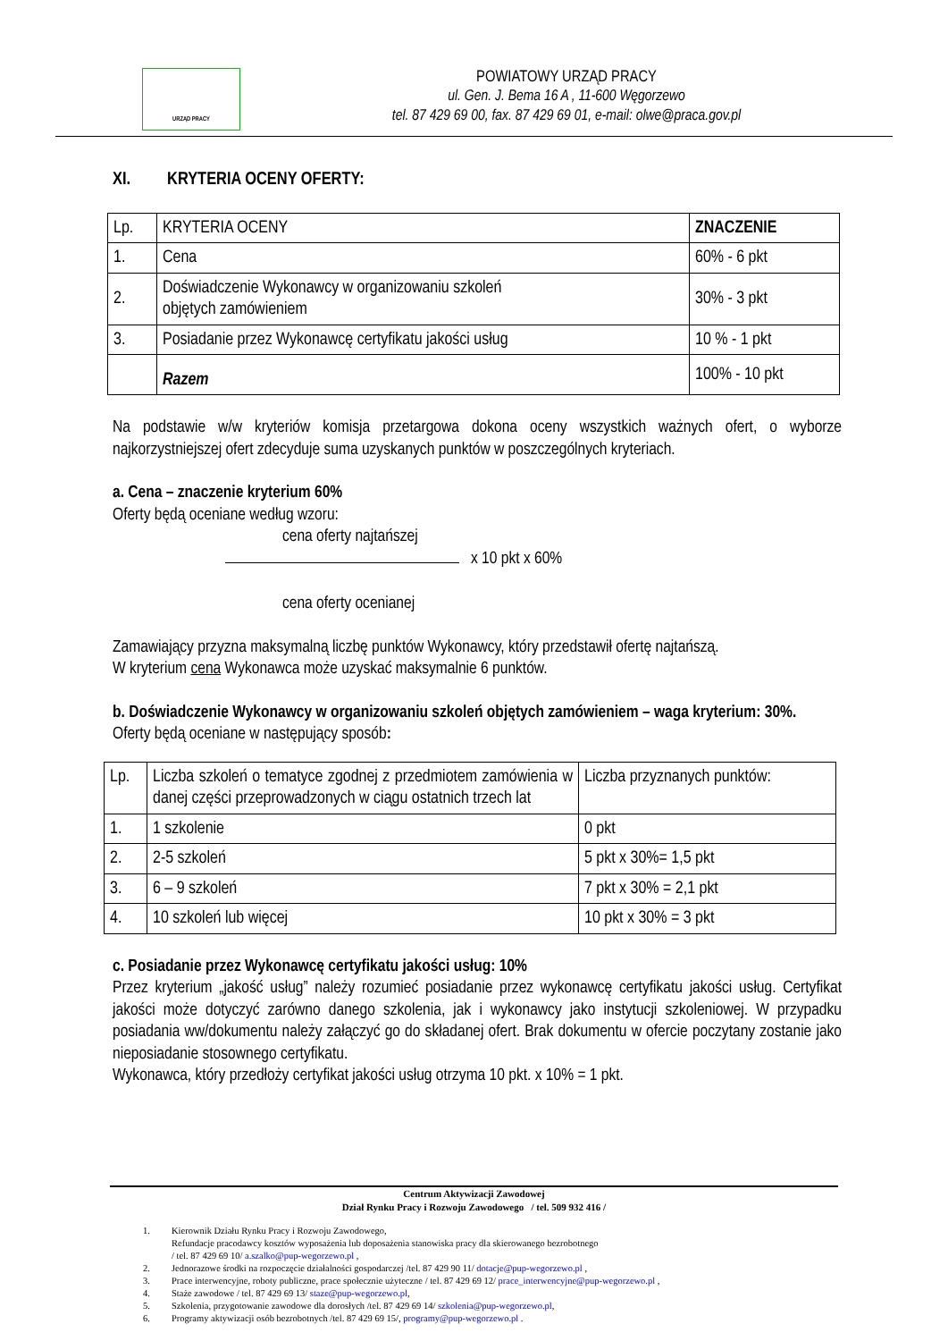URZĄD PRACY
POWIATOWY URZĄD PRACY
ul. Gen. J. Bema 16 A , 11-600 Węgorzewo
tel. 87 429 69 00, fax. 87 429 69 01, e-mail: olwe@praca.gov.pl
XI. KRYTERIA OCENY OFERTY:
| Lp. | KRYTERIA OCENY | ZNACZENIE |
| 1. | Cena | 60% - 6 pkt |
| 2. | Doświadczenie Wykonawcy w organizowaniu szkoleń objętych zamówieniem | 30% - 3 pkt |
| 3. | Posiadanie przez Wykonawcę certyfikatu jakości usług | 10 % - 1 pkt |
| | Razem | 100% - 10 pkt |
Na podstawie w/w kryteriów komisja przetargowa dokona oceny wszystkich ważnych ofert, o wyborze najkorzystniejszej ofert zdecyduje suma uzyskanych punktów w poszczególnych kryteriach.
a. Cena – znaczenie kryterium 60%
Oferty będą oceniane według wzoru:
cena oferty najtańszej
x 10 pkt x 60%
cena oferty ocenianej
Zamawiający przyzna maksymalną liczbę punktów Wykonawcy, który przedstawił ofertę najtańszą.
W kryterium cena Wykonawca może uzyskać maksymalnie 6 punktów.
b. Doświadczenie Wykonawcy w organizowaniu szkoleń objętych zamówieniem – waga kryterium: 30%.
Oferty będą oceniane w następujący sposób:
| Lp. | Liczba szkoleń o tematyce zgodnej z przedmiotem zamówienia w danej części przeprowadzonych w ciągu ostatnich trzech lat | Liczba przyznanych punktów: |
| 1. | 1 szkolenie | 0 pkt |
| 2. | 2-5 szkoleń | 5 pkt x 30%= 1,5 pkt |
| 3. | 6 – 9 szkoleń | 7 pkt x 30% = 2,1 pkt |
| 4. | 10 szkoleń lub więcej | 10 pkt x 30% = 3 pkt |
c. Posiadanie przez Wykonawcę certyfikatu jakości usług: 10%
Przez kryterium „jakość usług” należy rozumieć posiadanie przez wykonawcę certyfikatu jakości usług. Certyfikat jakości może dotyczyć zarówno danego szkolenia, jak i wykonawcy jako instytucji szkoleniowej. W przypadku posiadania ww/dokumentu należy załączyć go do składanej ofert. Brak dokumentu w ofercie poczytany zostanie jako nieposiadanie stosownego certyfikatu.
Wykonawca, który przedłoży certyfikat jakości usług otrzyma 10 pkt. x 10% = 1 pkt.
Centrum Aktywizacji Zawodowej
Dział Rynku Pracy i Rozwoju Zawodowego / tel. 509 932 416 /
1. Kierownik Działu Rynku Pracy i Rozwoju Zawodowego,
Refundacje pracodawcy kosztów wyposażenia lub doposażenia stanowiska pracy dla skierowanego bezrobotnego
/ tel. 87 429 69 10/ a.szalko@pup-wegorzewo.pl ,
2. Jednorazowe środki na rozpoczęcie działalności gospodarczej /tel. 87 429 90 11/ dotacje@pup-wegorzewo.pl ,
3. Prace interwencyjne, roboty publiczne, prace społecznie użyteczne / tel. 87 429 69 12/ prace_interwencyjne@pup-wegorzewo.pl ,
4. Staże zawodowe / tel. 87 429 69 13/ staze@pup-wegorzewo.pl,
5. Szkolenia, przygotowanie zawodowe dla dorosłych /tel. 87 429 69 14/ szkolenia@pup-wegorzewo.pl,
6. Programy aktywizacji osób bezrobotnych /tel. 87 429 69 15/, programy@pup-wegorzewo.pl .